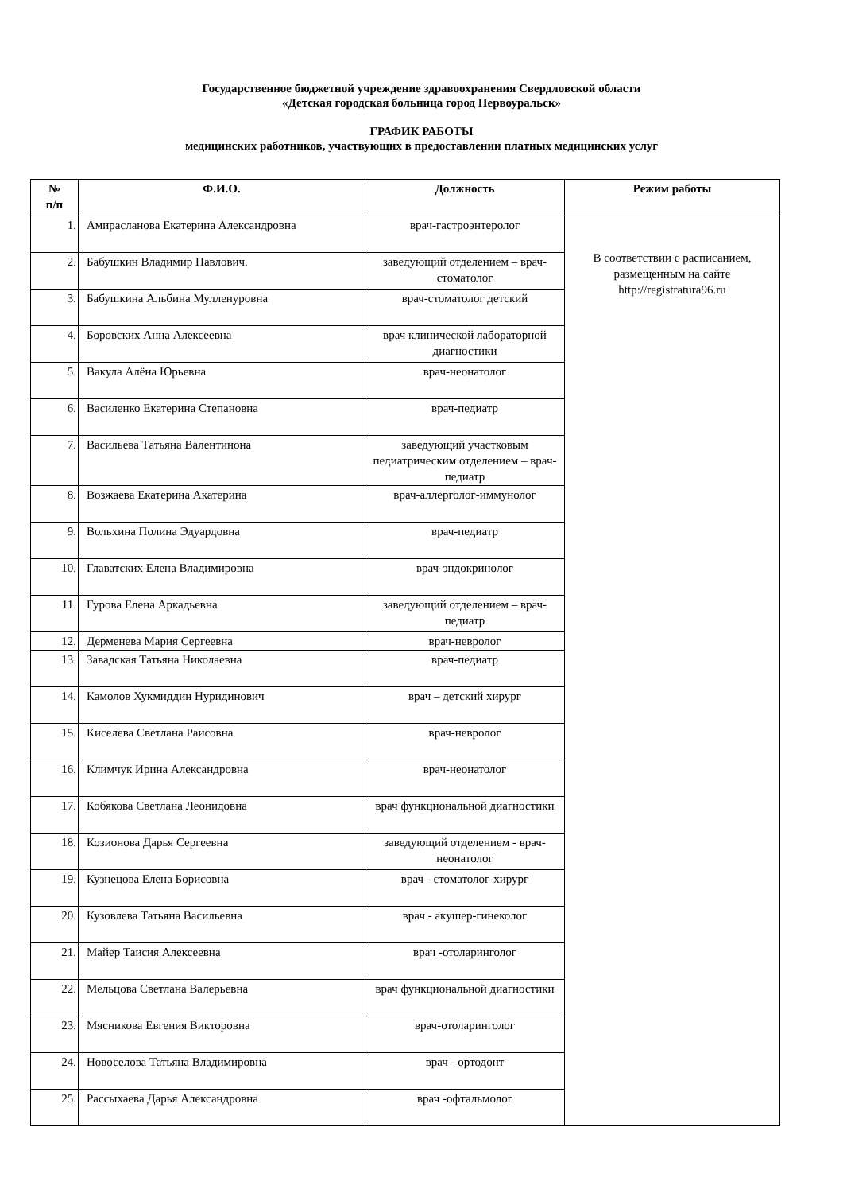Государственное бюджетной учреждение здравоохранения Свердловской области
«Детская городская больница город Первоуральск»
ГРАФИК РАБОТЫ
медицинских работников, участвующих в предоставлении платных медицинских услуг
| № п/п | Ф.И.О. | Должность | Режим работы |
| --- | --- | --- | --- |
| 1. | Амирасланова Екатерина Александровна | врач-гастроэнтеролог | В соответствии с расписанием, размещенным на сайте http://registratura96.ru |
| 2. | Бабушкин Владимир Павлович. | заведующий отделением – врач-стоматолог | |
| 3. | Бабушкина Альбина Мулленуровна | врач-стоматолог детский | |
| 4. | Боровских Анна Алексеевна | врач клинической лабораторной диагностики | |
| 5. | Вакула Алёна Юрьевна | врач-неонатолог | |
| 6. | Василенко Екатерина Степановна | врач-педиатр | |
| 7. | Васильева Татьяна Валентинона | заведующий участковым педиатрическим отделением – врач-педиатр | |
| 8. | Возжаева Екатерина Акатерина | врач-аллерголог-иммунолог | |
| 9. | Вольхина Полина Эдуардовна | врач-педиатр | |
| 10. | Главатских Елена Владимировна | врач-эндокринолог | |
| 11. | Гурова Елена Аркадьевна | заведующий отделением – врач-педиатр | |
| 12. | Дерменева Мария Сергеевна | врач-невролог | |
| 13. | Завадская Татьяна Николаевна | врач-педиатр | |
| 14. | Камолов Хукмиддин Нуридинович | врач – детский хирург | |
| 15. | Киселева Светлана Раисовна | врач-невролог | |
| 16. | Климчук Ирина Александровна | врач-неонатолог | |
| 17. | Кобякова Светлана Леонидовна | врач функциональной диагностики | |
| 18. | Козионова Дарья Сергеевна | заведующий отделением - врач-неонатолог | |
| 19. | Кузнецова Елена Борисовна | врач - стоматолог-хирург | |
| 20. | Кузовлева Татьяна Васильевна | врач - акушер-гинеколог | |
| 21. | Майер Таисия Алексеевна | врач -отоларинголог | |
| 22. | Мельцова Светлана Валерьевна | врач функциональной диагностики | |
| 23. | Мясникова Евгения Викторовна | врач-отоларинголог | |
| 24. | Новоселова Татьяна Владимировна | врач - ортодонт | |
| 25. | Рассыхаева Дарья Александровна | врач -офтальмолог | |